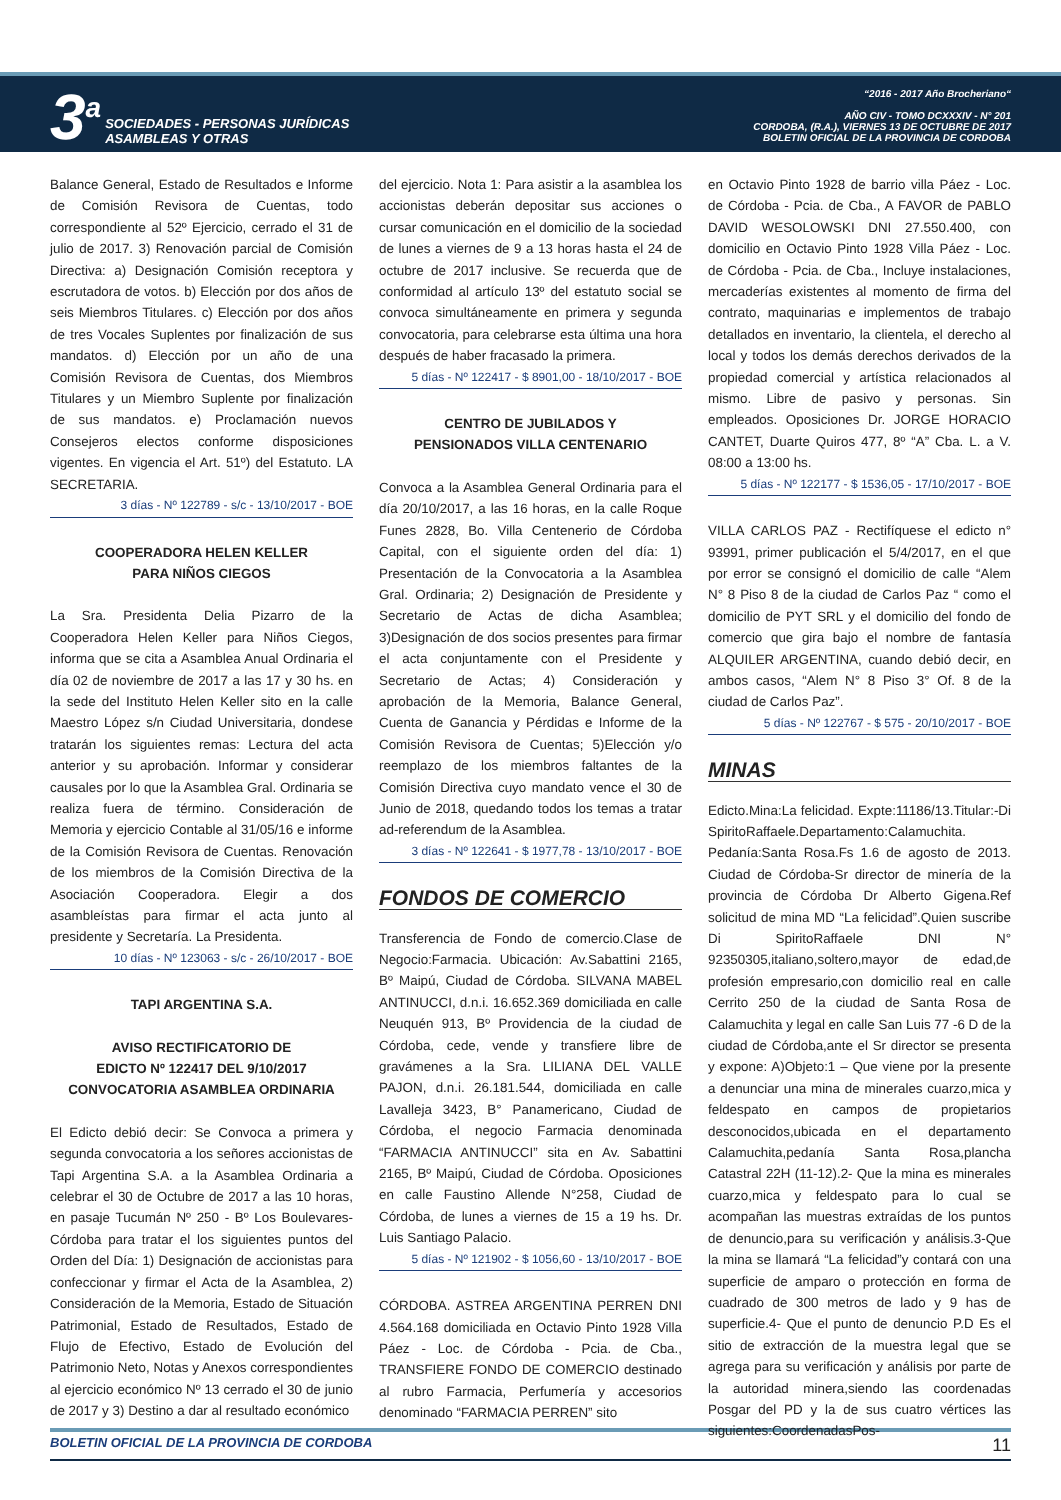3<sup>a</sup>
SOCIEDADES - PERSONAS JURÍDICAS
ASAMBLEAS Y OTRAS
“2016 - 2017 Año Brocheriano“
AÑO CIV - TOMO DCXXXIV - N° 201
CORDOBA, (R.A.), VIERNES 13 DE OCTUBRE DE 2017
BOLETIN OFICIAL DE LA PROVINCIA DE CORDOBA
Balance General, Estado de Resultados e Informe de Comisión Revisora de Cuentas, todo correspondiente al 52º Ejercicio, cerrado el 31 de julio de 2017. 3) Renovación parcial de Comisión Directiva: a) Designación Comisión receptora y escrutadora de votos. b) Elección por dos años de seis Miembros Titulares. c) Elección por dos años de tres Vocales Suplentes por finalización de sus mandatos. d) Elección por un año de una Comisión Revisora de Cuentas, dos Miembros Titulares y un Miembro Suplente por finalización de sus mandatos. e) Proclamación nuevos Consejeros electos conforme disposiciones vigentes. En vigencia el Art. 51º) del Estatuto. LA SECRETARIA.
3 días - Nº 122789 - s/c - 13/10/2017 - BOE
COOPERADORA HELEN KELLER
PARA NIÑOS CIEGOS
La Sra. Presidenta Delia Pizarro de la Cooperadora Helen Keller para Niños Ciegos, informa que se cita a Asamblea Anual Ordinaria el día 02 de noviembre de 2017 a las 17 y 30 hs. en la sede del Instituto Helen Keller sito en la calle Maestro López s/n Ciudad Universitaria, dondese tratarán los siguientes remas: Lectura del acta anterior y su aprobación. Informar y considerar causales por lo que la Asamblea Gral. Ordinaria se realiza fuera de término. Consideración de Memoria y ejercicio Contable al 31/05/16 e informe de la Comisión Revisora de Cuentas. Renovación de los miembros de la Comisión Directiva de la Asociación Cooperadora. Elegir a dos asambleístas para firmar el acta junto al presidente y Secretaría. La Presidenta.
10 días - Nº 123063 - s/c - 26/10/2017 - BOE
TAPI ARGENTINA S.A.
AVISO RECTIFICATORIO DE
EDICTO Nº 122417 DEL 9/10/2017
CONVOCATORIA ASAMBLEA ORDINARIA
El Edicto debió decir: Se Convoca a primera y segunda convocatoria a los señores accionistas de Tapi Argentina S.A. a la Asamblea Ordinaria a celebrar el 30 de Octubre de 2017 a las 10 horas, en pasaje Tucumán Nº 250 - Bº Los Boulevares-Córdoba para tratar el los siguientes puntos del Orden del Día: 1) Designación de accionistas para confeccionar y firmar el Acta de la Asamblea, 2) Consideración de la Memoria, Estado de Situación Patrimonial, Estado de Resultados, Estado de Flujo de Efectivo, Estado de Evolución del Patrimonio Neto, Notas y Anexos correspondientes al ejercicio económico Nº 13 cerrado el 30 de junio de 2017 y 3) Destino a dar al resultado económico
del ejercicio. Nota 1: Para asistir a la asamblea los accionistas deberán depositar sus acciones o cursar comunicación en el domicilio de la sociedad de lunes a viernes de 9 a 13 horas hasta el 24 de octubre de 2017 inclusive. Se recuerda que de conformidad al artículo 13º del estatuto social se convoca simultáneamente en primera y segunda convocatoria, para celebrarse esta última una hora después de haber fracasado la primera.
5 días - Nº 122417 - $ 8901,00 - 18/10/2017 - BOE
CENTRO DE JUBILADOS Y
PENSIONADOS VILLA CENTENARIO
Convoca a la Asamblea General Ordinaria para el día 20/10/2017, a las 16 horas, en la calle Roque Funes 2828, Bo. Villa Centenerio de Córdoba Capital, con el siguiente orden del día: 1) Presentación de la Convocatoria a la Asamblea Gral. Ordinaria; 2) Designación de Presidente y Secretario de Actas de dicha Asamblea; 3)Designación de dos socios presentes para firmar el acta conjuntamente con el Presidente y Secretario de Actas; 4) Consideración y aprobación de la Memoria, Balance General, Cuenta de Ganancia y Pérdidas e Informe de la Comisión Revisora de Cuentas; 5)Elección y/o reemplazo de los miembros faltantes de la Comisión Directiva cuyo mandato vence el 30 de Junio de 2018, quedando todos los temas a tratar ad-referendum de la Asamblea.
3 días - Nº 122641 - $ 1977,78 - 13/10/2017 - BOE
FONDOS DE COMERCIO
Transferencia de Fondo de comercio.Clase de Negocio:Farmacia. Ubicación: Av.Sabattini 2165, Bº Maipú, Ciudad de Córdoba. SILVANA MABEL ANTINUCCI, d.n.i. 16.652.369 domiciliada en calle Neuquén 913, Bº Providencia de la ciudad de Córdoba, cede, vende y transfiere libre de gravámenes a la Sra. LILIANA DEL VALLE PAJON, d.n.i. 26.181.544, domiciliada en calle Lavalleja 3423, B° Panamericano, Ciudad de Córdoba, el negocio Farmacia denominada “FARMACIA ANTINUCCI” sita en Av. Sabattini 2165, Bº Maipú, Ciudad de Córdoba. Oposiciones en calle Faustino Allende N°258, Ciudad de Córdoba, de lunes a viernes de 15 a 19 hs. Dr. Luis Santiago Palacio.
5 días - Nº 121902 - $ 1056,60 - 13/10/2017 - BOE
CÓRDOBA. ASTREA ARGENTINA PERREN DNI 4.564.168 domiciliada en Octavio Pinto 1928 Villa Páez - Loc. de Córdoba - Pcia. de Cba., TRANSFIERE FONDO DE COMERCIO destinado al rubro Farmacia, Perfumería y accesorios denominado “FARMACIA PERREN” sito
en Octavio Pinto 1928 de barrio villa Páez - Loc. de Córdoba - Pcia. de Cba., A FAVOR de PABLO DAVID WESOLOWSKI DNI 27.550.400, con domicilio en Octavio Pinto 1928 Villa Páez - Loc. de Córdoba - Pcia. de Cba., Incluye instalaciones, mercaderías existentes al momento de firma del contrato, maquinarias e implementos de trabajo detallados en inventario, la clientela, el derecho al local y todos los demás derechos derivados de la propiedad comercial y artística relacionados al mismo. Libre de pasivo y personas. Sin empleados. Oposiciones Dr. JORGE HORACIO CANTET, Duarte Quiros 477, 8º “A” Cba. L. a V. 08:00 a 13:00 hs.
5 días - Nº 122177 - $ 1536,05 - 17/10/2017 - BOE
VILLA CARLOS PAZ - Rectifíquese el edicto n° 93991, primer publicación el 5/4/2017, en el que por error se consignó el domicilio de calle “Alem N° 8 Piso 8 de la ciudad de Carlos Paz “ como el domicilio de PYT SRL y el domicilio del fondo de comercio que gira bajo el nombre de fantasía ALQUILER ARGENTINA, cuando debió decir, en ambos casos, “Alem N° 8 Piso 3° Of. 8 de la ciudad de Carlos Paz”.
5 días - Nº 122767 - $ 575 - 20/10/2017 - BOE
MINAS
Edicto.Mina:La felicidad. Expte:11186/13.Titular:-Di SpiritoRaffaele.Departamento:Calamuchita. Pedanía:Santa Rosa.Fs 1.6 de agosto de 2013. Ciudad de Córdoba-Sr director de minería de la provincia de Córdoba Dr Alberto Gigena.Ref solicitud de mina MD “La felicidad”.Quien suscribe Di SpiritoRaffaele DNI N° 92350305,italiano,soltero,mayor de edad,de profesión empresario,con domicilio real en calle Cerrito 250 de la ciudad de Santa Rosa de Calamuchita y legal en calle San Luis 77 -6 D de la ciudad de Córdoba,ante el Sr director se presenta y expone: A)Objeto:1 – Que viene por la presente a denunciar una mina de minerales cuarzo,mica y feldespato en campos de propietarios desconocidos,ubicada en el departamento Calamuchita,pedanía Santa Rosa,plancha Catastral 22H (11-12).2- Que la mina es minerales cuarzo,mica y feldespato para lo cual se acompañan las muestras extraídas de los puntos de denuncio,para su verificación y análisis.3-Que la mina se llamará “La felicidad”y contará con una superficie de amparo o protección en forma de cuadrado de 300 metros de lado y 9 has de superficie.4- Que el punto de denuncio P.D Es el sitio de extracción de la muestra legal que se agrega para su verificación y análisis por parte de la autoridad minera,siendo las coordenadas Posgar del PD y la de sus cuatro vértices las siguientes:CoordenadasPos-
BOLETIN OFICIAL DE LA PROVINCIA DE CORDOBA 11